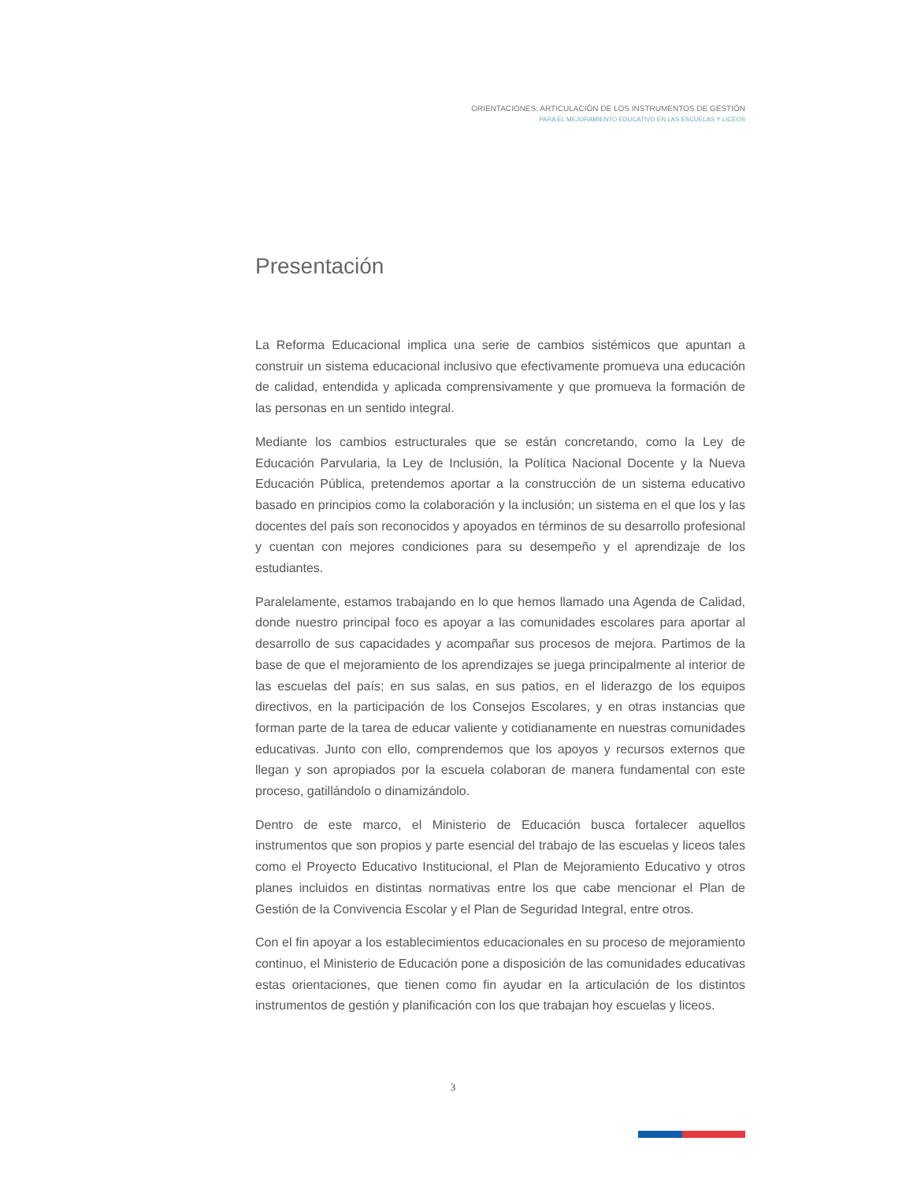ORIENTACIONES: ARTICULACIÓN DE LOS INSTRUMENTOS DE GESTIÓN
PARA EL MEJORAMIENTO EDUCATIVO EN LAS ESCUELAS Y LICEOS
Presentación
La Reforma Educacional implica una serie de cambios sistémicos que apuntan a construir un sistema educacional inclusivo que efectivamente promueva una educación de calidad, entendida y aplicada comprensivamente y que promueva la formación de las personas en un sentido integral.
Mediante los cambios estructurales que se están concretando, como la Ley de Educación Parvularia, la Ley de Inclusión, la Política Nacional Docente y la Nueva Educación Pública, pretendemos aportar a la construcción de un sistema educativo basado en principios como la colaboración y la inclusión; un sistema en el que los y las docentes del país son reconocidos y apoyados en términos de su desarrollo profesional y cuentan con mejores condiciones para su desempeño y el aprendizaje de los estudiantes.
Paralelamente, estamos trabajando en lo que hemos llamado una Agenda de Calidad, donde nuestro principal foco es apoyar a las comunidades escolares para aportar al desarrollo de sus capacidades y acompañar sus procesos de mejora. Partimos de la base de que el mejoramiento de los aprendizajes se juega principalmente al interior de las escuelas del país; en sus salas, en sus patios, en el liderazgo de los equipos directivos, en la participación de los Consejos Escolares, y en otras instancias que forman parte de la tarea de educar valiente y cotidianamente en nuestras comunidades educativas. Junto con ello, comprendemos que los apoyos y recursos externos que llegan y son apropiados por la escuela colaboran de manera fundamental con este proceso, gatillándolo o dinamizándolo.
Dentro de este marco, el Ministerio de Educación busca fortalecer aquellos instrumentos que son propios y parte esencial del trabajo de las escuelas y liceos tales como el Proyecto Educativo Institucional, el Plan de Mejoramiento Educativo y otros planes incluidos en distintas normativas entre los que cabe mencionar el Plan de Gestión de la Convivencia Escolar y el Plan de Seguridad Integral, entre otros.
Con el fin apoyar a los establecimientos educacionales en su proceso de mejoramiento continuo, el Ministerio de Educación pone a disposición de las comunidades educativas estas orientaciones, que tienen como fin ayudar en la articulación de los distintos instrumentos de gestión y planificación con los que trabajan hoy escuelas y liceos.
3